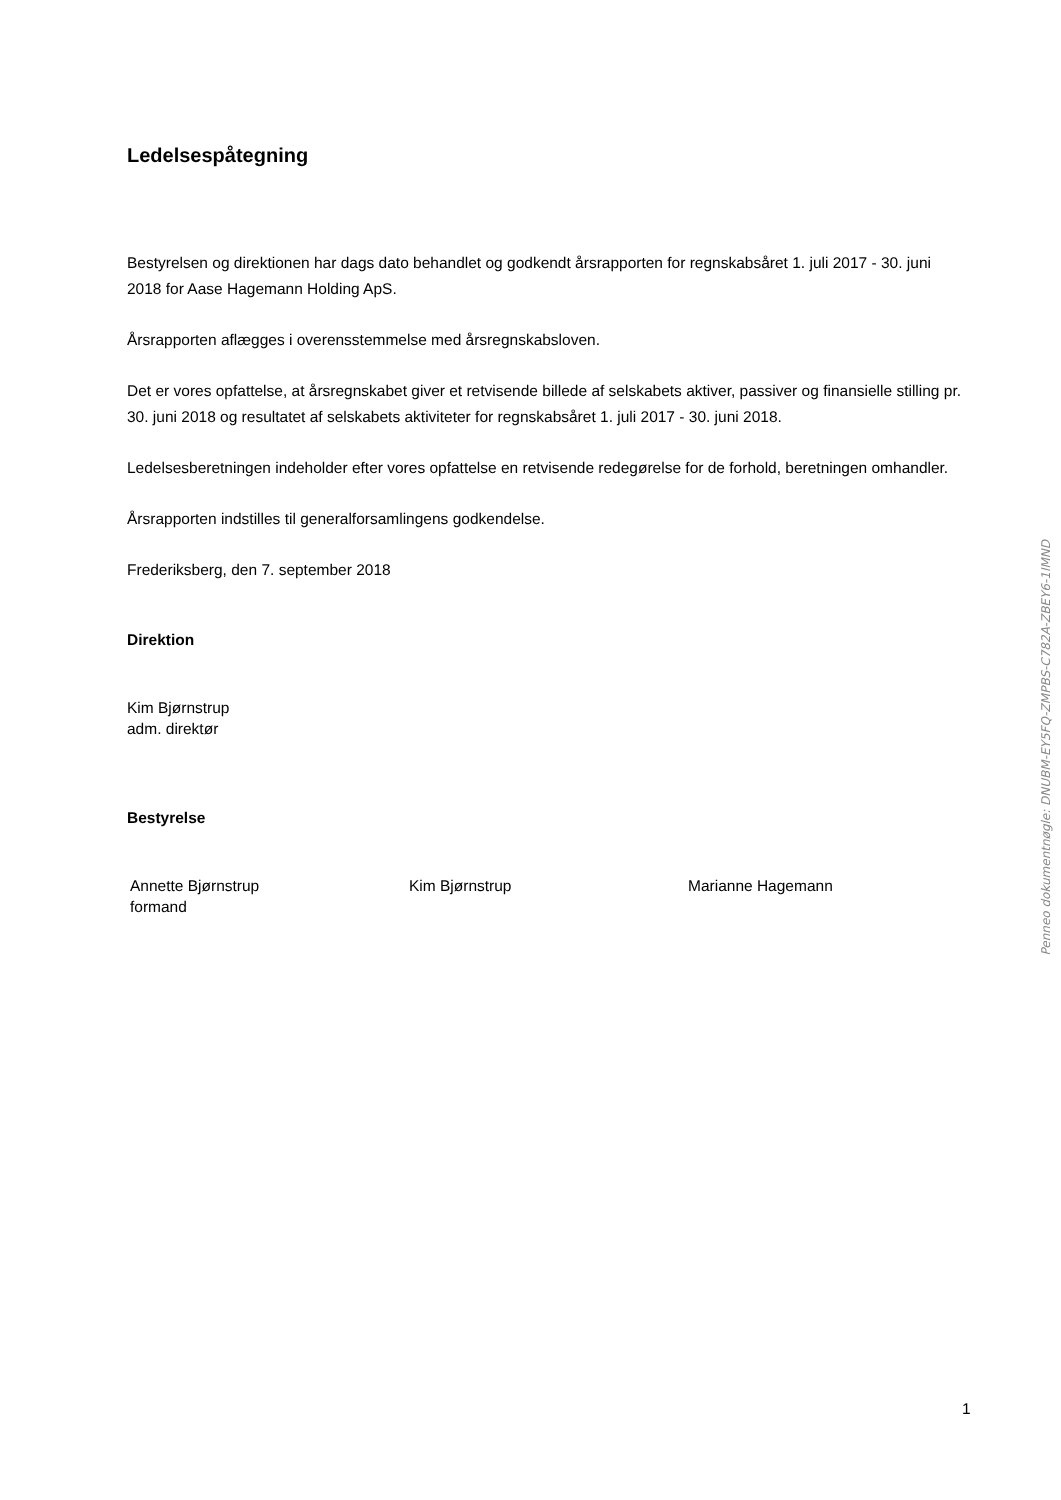Ledelsespåtegning
Bestyrelsen og direktionen har dags dato behandlet og godkendt årsrapporten for regnskabsåret 1. juli 2017 - 30. juni 2018 for Aase Hagemann Holding ApS.
Årsrapporten aflægges i overensstemmelse med årsregnskabsloven.
Det er vores opfattelse, at årsregnskabet giver et retvisende billede af selskabets aktiver, passiver og finansielle stilling pr. 30. juni 2018 og resultatet af selskabets aktiviteter for regnskabsåret 1. juli 2017 - 30. juni 2018.
Ledelsesberetningen indeholder efter vores opfattelse en retvisende redegørelse for de forhold, beretningen omhandler.
Årsrapporten indstilles til generalforsamlingens godkendelse.
Frederiksberg, den 7. september 2018
Direktion
Kim Bjørnstrup
adm. direktør
Bestyrelse
Annette Bjørnstrup
formand
Kim Bjørnstrup Marianne Hagemann
Penneo dokumentnøgle: DNUBM-EY5FQ-ZMPBS-C782A-ZBEY6-1IMND
1